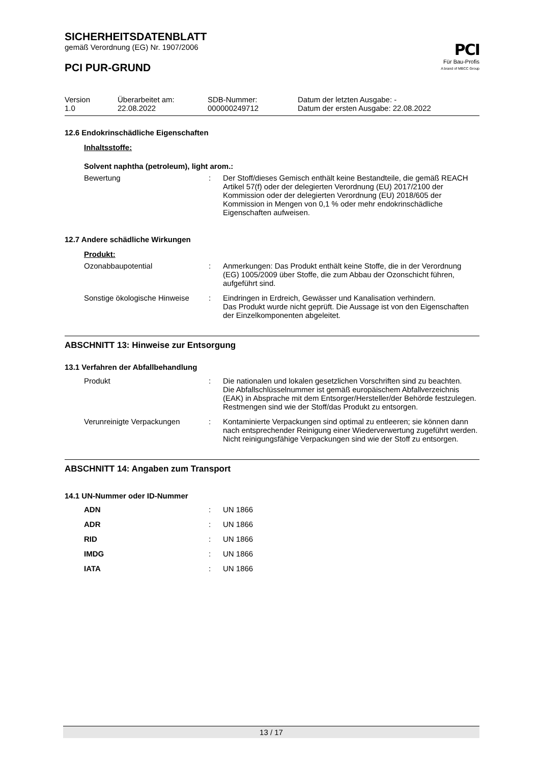PCI
Für Bau-Profis
A brand of MBCC Group
SICHERHEITSDATENBLATT
gemäß Verordnung (EG) Nr. 1907/2006
PCI PUR-GRUND
| Version 1.0 | Überarbeitet am: 22.08.2022 | SDB-Nummer: 000000249712 | Datum der letzten Ausgabe: - Datum der ersten Ausgabe: 22.08.2022 |
12.6 Endokrinschädliche Eigenschaften
Inhaltsstoffe:
Solvent naphtha (petroleum), light arom.:
| Bewertung | : | Der Stoff/dieses Gemisch enthält keine Bestandteile, die gemäß REACH Artikel 57(f) oder der delegierten Verordnung (EU) 2017/2100 der Kommission oder der delegierten Verordnung (EU) 2018/605 der Kommission in Mengen von 0,1 % oder mehr endokrinschädliche Eigenschaften aufweisen. |
12.7 Andere schädliche Wirkungen
Produkt:
| Ozonabbaupotential | : | Anmerkungen: Das Produkt enthält keine Stoffe, die in der Verordnung (EG) 1005/2009 über Stoffe, die zum Abbau der Ozonschicht führen, aufgeführt sind. |
| Sonstige ökologische Hinweise | : | Eindringen in Erdreich, Gewässer und Kanalisation verhindern. Das Produkt wurde nicht geprüft. Die Aussage ist von den Eigenschaften der Einzelkomponenten abgeleitet. |
ABSCHNITT 13: Hinweise zur Entsorgung
13.1 Verfahren der Abfallbehandlung
| Produkt | : | Die nationalen und lokalen gesetzlichen Vorschriften sind zu beachten. Die Abfallschlüsselnummer ist gemäß europäischem Abfallverzeichnis (EAK) in Absprache mit dem Entsorger/Hersteller/der Behörde festzulegen. Restmengen sind wie der Stoff/das Produkt zu entsorgen. |
| Verunreinigte Verpackungen | : | Kontaminierte Verpackungen sind optimal zu entleeren; sie können dann nach entsprechender Reinigung einer Wiederverwertung zugeführt werden. Nicht reinigungsfähige Verpackungen sind wie der Stoff zu entsorgen. |
ABSCHNITT 14: Angaben zum Transport
14.1 UN-Nummer oder ID-Nummer
| ADN | : | UN 1866 |
| ADR | : | UN 1866 |
| RID | : | UN 1866 |
| IMDG | : | UN 1866 |
| IATA | : | UN 1866 |
13 / 17